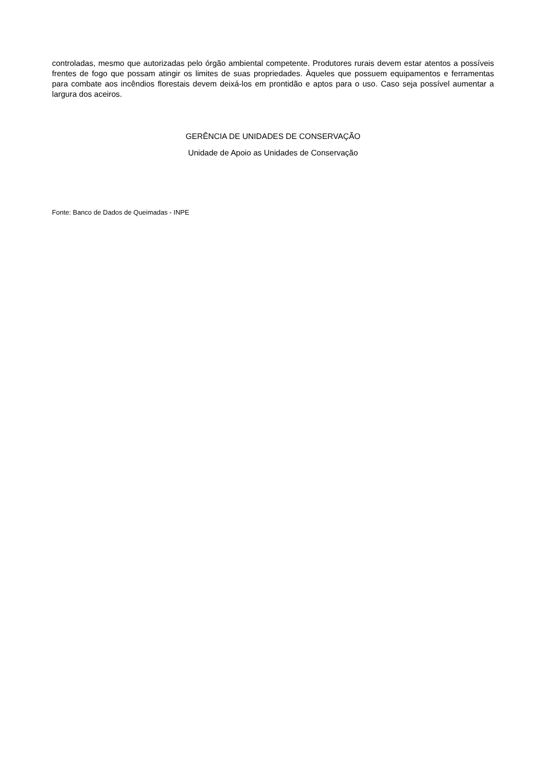controladas, mesmo que autorizadas pelo órgão ambiental competente. Produtores rurais devem estar atentos a possíveis frentes de fogo que possam atingir os limites de suas propriedades. Àqueles que possuem equipamentos e ferramentas para combate aos incêndios florestais devem deixá-los em prontidão e aptos para o uso. Caso seja possível aumentar a largura dos aceiros.
GERÊNCIA DE UNIDADES DE CONSERVAÇÃO
Unidade de Apoio as Unidades de Conservação
Fonte: Banco de Dados de Queimadas - INPE